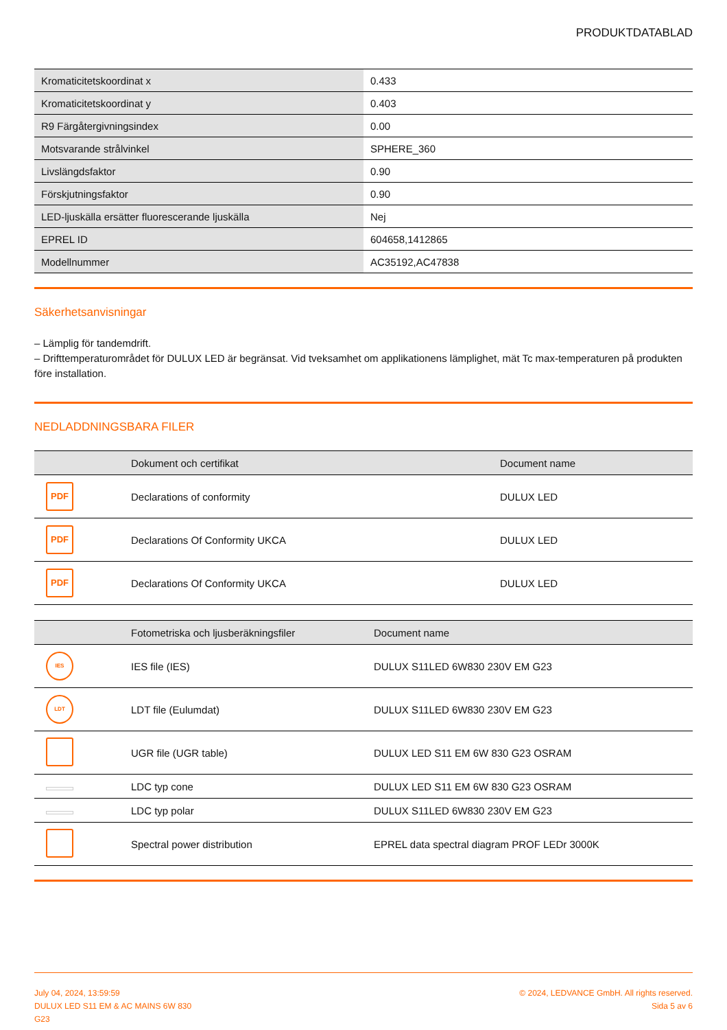PRODUKTDATABLAD
| Kromaticitetskoordinat x | 0.433 |
| Kromaticitetskoordinat y | 0.403 |
| R9 Färgåtergivningsindex | 0.00 |
| Motsvarande strålvinkel | SPHERE_360 |
| Livslängdsfaktor | 0.90 |
| Förskjutningsfaktor | 0.90 |
| LED-ljuskälla ersätter fluorescerande ljuskälla | Nej |
| EPREL ID | 604658,1412865 |
| Modellnummer | AC35192,AC47838 |
Säkerhetsanvisningar
– Lämplig för tandemdrift.
– Drifttemperaturområdet för DULUX LED är begränsat. Vid tveksamhet om applikationens lämplighet, mät Tc max-temperaturen på produkten före installation.
NEDLADDNINGSBARA FILER
| | Dokument och certifikat | Document name |
| --- | --- | --- |
| PDF | Declarations of conformity | DULUX LED |
| PDF | Declarations Of Conformity UKCA | DULUX LED |
| PDF | Declarations Of Conformity UKCA | DULUX LED |
| | Fotometriska och ljusberäkningsfiler | Document name |
| --- | --- | --- |
| IES | IES file (IES) | DULUX S11LED 6W830 230V EM G23 |
| LDT | LDT file (Eulumdat) | DULUX S11LED 6W830 230V EM G23 |
| | UGR file (UGR table) | DULUX LED S11 EM 6W 830 G23 OSRAM |
| | LDC typ cone | DULUX LED S11 EM 6W 830 G23 OSRAM |
| | LDC typ polar | DULUX S11LED 6W830 230V EM G23 |
| | Spectral power distribution | EPREL data spectral diagram PROF LEDr 3000K |
July 04, 2024, 13:59:59
DULUX LED S11 EM & AC MAINS 6W 830
G23
© 2024, LEDVANCE GmbH. All rights reserved.
Sida 5 av 6